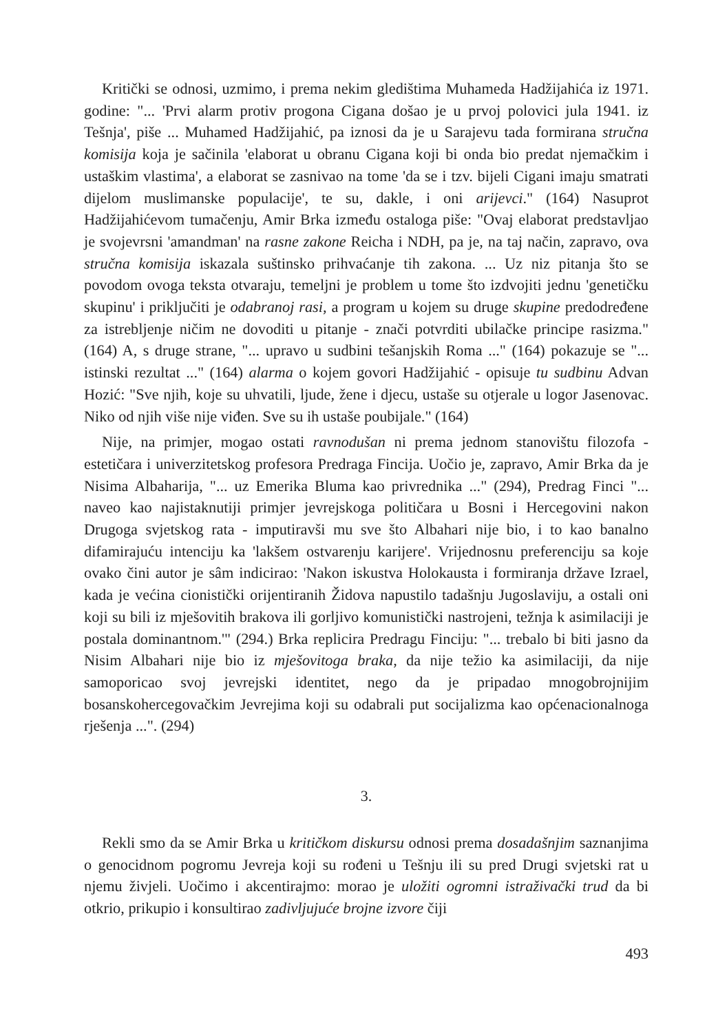Kritički se odnosi, uzmimo, i prema nekim gledištima Muhameda Hadžijahića iz 1971. godine: "... 'Prvi alarm protiv progona Cigana došao je u prvoj polovici jula 1941. iz Tešnja', piše ... Muhamed Hadžijahić, pa iznosi da je u Sarajevu tada formirana stručna komisija koja je sačinila 'elaborat u obranu Cigana koji bi onda bio predat njemačkim i ustaškim vlastima', a elaborat se zasnivao na tome 'da se i tzv. bijeli Cigani imaju smatrati dijelom muslimanske populacije', te su, dakle, i oni arijevci." (164) Nasuprot Hadžijahićevom tumačenju, Amir Brka između ostaloga piše: "Ovaj elaborat predstavljao je svojevrsni 'amandman' na rasne zakone Reicha i NDH, pa je, na taj način, zapravo, ova stručna komisija iskazala suštinsko prihvaćanje tih zakona. ... Uz niz pitanja što se povodom ovoga teksta otvaraju, temeljni je problem u tome što izdvojiti jednu 'genetičku skupinu' i priključiti je odabranoj rasi, a program u kojem su druge skupine predodređene za istrebljenje ničim ne dovoditi u pitanje - znači potvrditi ubilačke principe rasizma." (164) A, s druge strane, "... upravo u sudbini tešanjskih Roma ..." (164) pokazuje se "... istinski rezultat ..." (164) alarma o kojem govori Hadžijahić - opisuje tu sudbinu Advan Hozić: "Sve njih, koje su uhvatili, ljude, žene i djecu, ustaše su otjerale u logor Jasenovac. Niko od njih više nije viđen. Sve su ih ustaše poubijale." (164)
Nije, na primjer, mogao ostati ravnodušan ni prema jednom stanovištu filozofa - estetičara i univerzitetskog profesora Predraga Fincija. Uočio je, zapravo, Amir Brka da je Nisima Albaharija, "... uz Emerika Bluma kao privrednika ..." (294), Predrag Finci "... naveo kao najistaknutiji primjer jevrejskoga političara u Bosni i Hercegovini nakon Drugoga svjetskog rata - imputiravši mu sve što Albahari nije bio, i to kao banalno difamirajuću intenciju ka 'lakšem ostvarenju karijere'. Vrijednosnu preferenciju sa koje ovako čini autor je sâm indicirao: 'Nakon iskustva Holokausta i formiranja države Izrael, kada je većina cionistički orijentiranih Židova napustilo tadašnju Jugoslaviju, a ostali oni koji su bili iz mješovitih brakova ili gorljivo komunistički nastrojeni, težnja k asimilaciji je postala dominantnom.'" (294.) Brka replicira Predragu Finciju: "... trebalo bi biti jasno da Nisim Albahari nije bio iz mješovitoga braka, da nije težio ka asimilaciji, da nije samoporicao svoj jevrejski identitet, nego da je pripadao mnogobrojnijim bosanskohercegovačkim Jevrejima koji su odabrali put socijalizma kao općenacionalnoga rješenja ...". (294)
3.
Rekli smo da se Amir Brka u kritičkom diskursu odnosi prema dosadašnjim saznanjima o genocidnom pogromu Jevreja koji su rođeni u Tešnju ili su pred Drugi svjetski rat u njemu živjeli. Uočimo i akcentirajmo: morao je uložiti ogromni istraživački trud da bi otkrio, prikupio i konsultirao zadivljujuće brojne izvore čiji
493